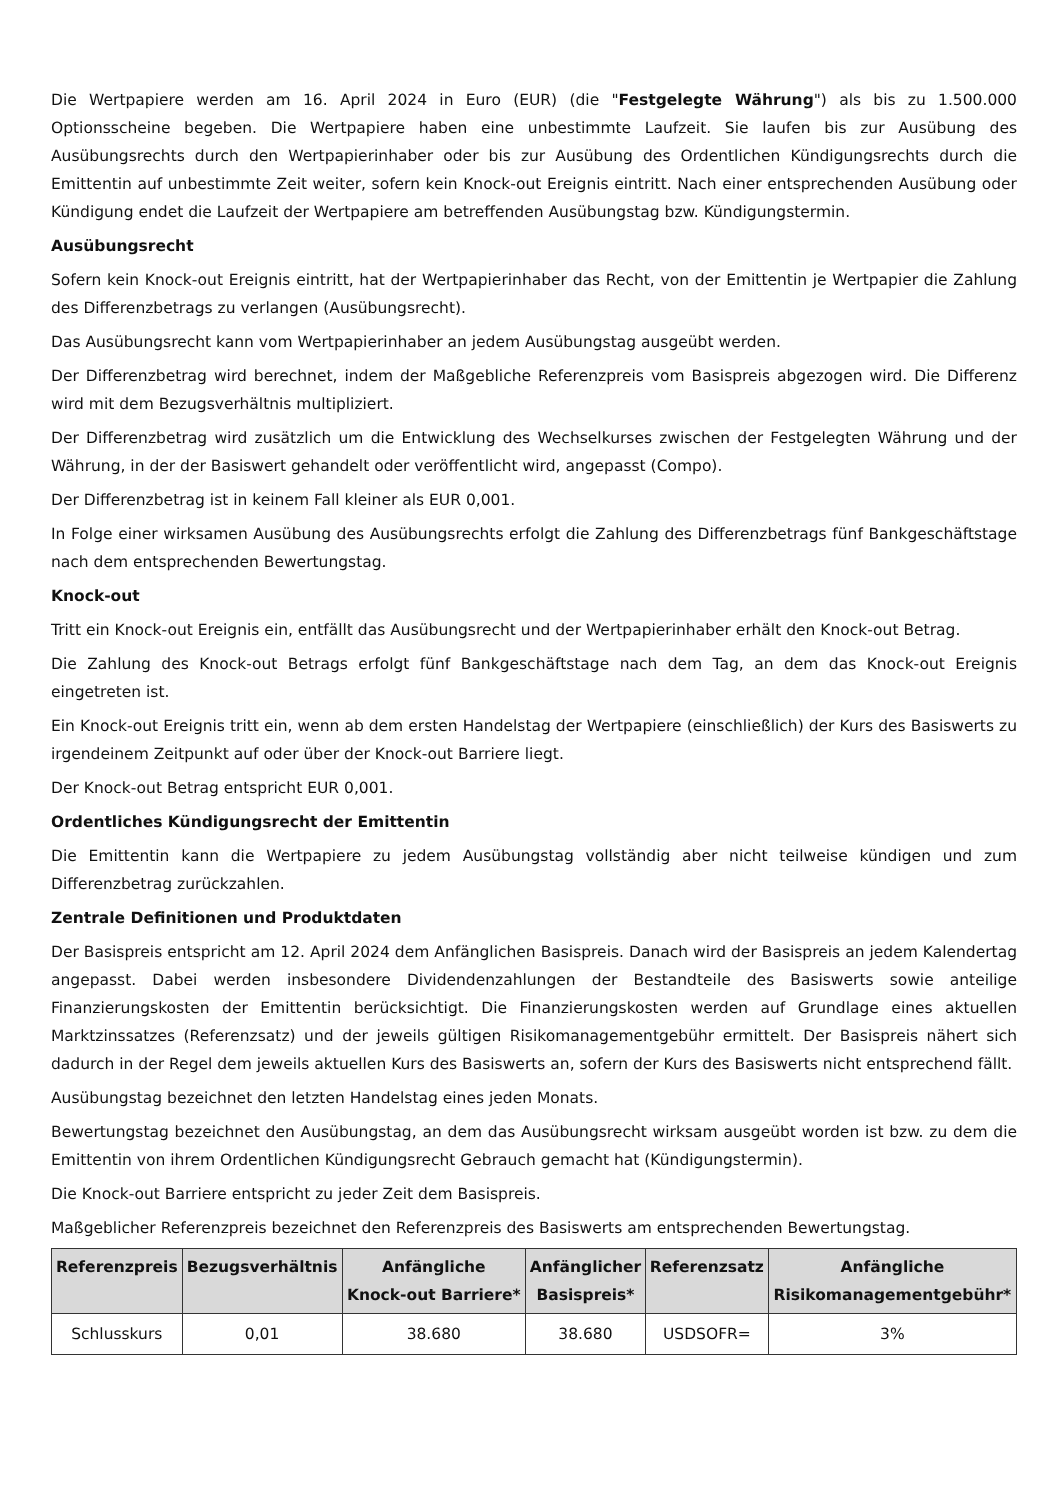Die Wertpapiere werden am 16. April 2024 in Euro (EUR) (die "Festgelegte Währung") als bis zu 1.500.000 Optionsscheine begeben. Die Wertpapiere haben eine unbestimmte Laufzeit. Sie laufen bis zur Ausübung des Ausübungsrechts durch den Wertpapierinhaber oder bis zur Ausübung des Ordentlichen Kündigungsrechts durch die Emittentin auf unbestimmte Zeit weiter, sofern kein Knock-out Ereignis eintritt. Nach einer entsprechenden Ausübung oder Kündigung endet die Laufzeit der Wertpapiere am betreffenden Ausübungstag bzw. Kündigungstermin.
Ausübungsrecht
Sofern kein Knock-out Ereignis eintritt, hat der Wertpapierinhaber das Recht, von der Emittentin je Wertpapier die Zahlung des Differenzbetrags zu verlangen (Ausübungsrecht).
Das Ausübungsrecht kann vom Wertpapierinhaber an jedem Ausübungstag ausgeübt werden.
Der Differenzbetrag wird berechnet, indem der Maßgebliche Referenzpreis vom Basispreis abgezogen wird. Die Differenz wird mit dem Bezugsverhältnis multipliziert.
Der Differenzbetrag wird zusätzlich um die Entwicklung des Wechselkurses zwischen der Festgelegten Währung und der Währung, in der der Basiswert gehandelt oder veröffentlicht wird, angepasst (Compo).
Der Differenzbetrag ist in keinem Fall kleiner als EUR 0,001.
In Folge einer wirksamen Ausübung des Ausübungsrechts erfolgt die Zahlung des Differenzbetrags fünf Bankgeschäftstage nach dem entsprechenden Bewertungstag.
Knock-out
Tritt ein Knock-out Ereignis ein, entfällt das Ausübungsrecht und der Wertpapierinhaber erhält den Knock-out Betrag.
Die Zahlung des Knock-out Betrags erfolgt fünf Bankgeschäftstage nach dem Tag, an dem das Knock-out Ereignis eingetreten ist.
Ein Knock-out Ereignis tritt ein, wenn ab dem ersten Handelstag der Wertpapiere (einschließlich) der Kurs des Basiswerts zu irgendeinem Zeitpunkt auf oder über der Knock-out Barriere liegt.
Der Knock-out Betrag entspricht EUR 0,001.
Ordentliches Kündigungsrecht der Emittentin
Die Emittentin kann die Wertpapiere zu jedem Ausübungstag vollständig aber nicht teilweise kündigen und zum Differenzbetrag zurückzahlen.
Zentrale Definitionen und Produktdaten
Der Basispreis entspricht am 12. April 2024 dem Anfänglichen Basispreis. Danach wird der Basispreis an jedem Kalendertag angepasst. Dabei werden insbesondere Dividendenzahlungen der Bestandteile des Basiswerts sowie anteilige Finanzierungskosten der Emittentin berücksichtigt. Die Finanzierungskosten werden auf Grundlage eines aktuellen Marktzinssatzes (Referenzsatz) und der jeweils gültigen Risikomanagementgebühr ermittelt. Der Basispreis nähert sich dadurch in der Regel dem jeweils aktuellen Kurs des Basiswerts an, sofern der Kurs des Basiswerts nicht entsprechend fällt.
Ausübungstag bezeichnet den letzten Handelstag eines jeden Monats.
Bewertungstag bezeichnet den Ausübungstag, an dem das Ausübungsrecht wirksam ausgeübt worden ist bzw. zu dem die Emittentin von ihrem Ordentlichen Kündigungsrecht Gebrauch gemacht hat (Kündigungstermin).
Die Knock-out Barriere entspricht zu jeder Zeit dem Basispreis.
Maßgeblicher Referenzpreis bezeichnet den Referenzpreis des Basiswerts am entsprechenden Bewertungstag.
| Referenzpreis | Bezugsverhältnis | Anfängliche Knock-out Barriere* | Anfänglicher Basispreis* | Referenzsatz | Anfängliche Risikomanagementgebühr* |
| --- | --- | --- | --- | --- | --- |
| Schlusskurs | 0,01 | 38.680 | 38.680 | USDSOFR= | 3% |